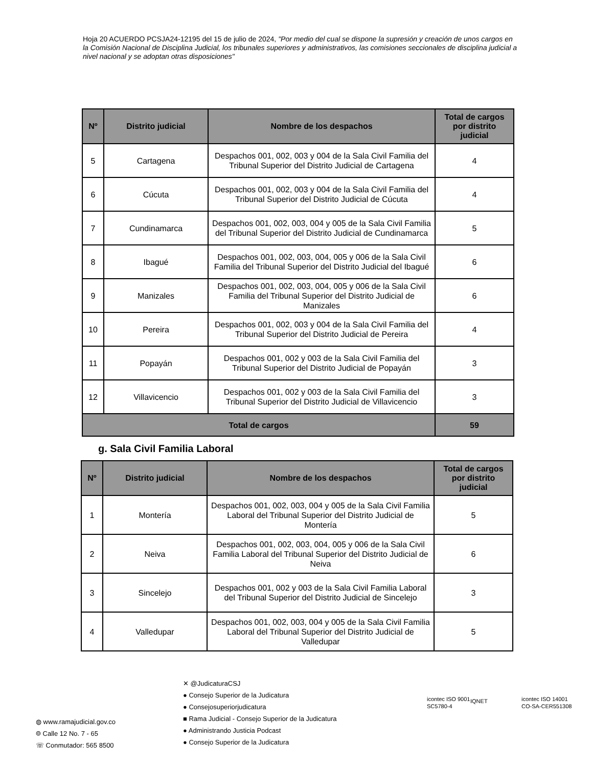Hoja 20 ACUERDO PCSJA24-12195 del 15 de julio de 2024, "Por medio del cual se dispone la supresión y creación de unos cargos en la Comisión Nacional de Disciplina Judicial, los tribunales superiores y administrativos, las comisiones seccionales de disciplina judicial a nivel nacional y se adoptan otras disposiciones"
| Nº | Distrito judicial | Nombre de los despachos | Total de cargos por distrito judicial |
| --- | --- | --- | --- |
| 5 | Cartagena | Despachos 001, 002, 003 y 004 de la Sala Civil Familia del Tribunal Superior del Distrito Judicial de Cartagena | 4 |
| 6 | Cúcuta | Despachos 001, 002, 003 y 004 de la Sala Civil Familia del Tribunal Superior del Distrito Judicial de Cúcuta | 4 |
| 7 | Cundinamarca | Despachos 001, 002, 003, 004 y 005 de la Sala Civil Familia del Tribunal Superior del Distrito Judicial de Cundinamarca | 5 |
| 8 | Ibagué | Despachos 001, 002, 003, 004, 005 y 006 de la Sala Civil Familia del Tribunal Superior del Distrito Judicial del Ibagué | 6 |
| 9 | Manizales | Despachos 001, 002, 003, 004, 005 y 006 de la Sala Civil Familia del Tribunal Superior del Distrito Judicial de Manizales | 6 |
| 10 | Pereira | Despachos 001, 002, 003 y 004 de la Sala Civil Familia del Tribunal Superior del Distrito Judicial de Pereira | 4 |
| 11 | Popayán | Despachos 001, 002 y 003 de la Sala Civil Familia del Tribunal Superior del Distrito Judicial de Popayán | 3 |
| 12 | Villavicencio | Despachos 001, 002 y 003 de la Sala Civil Familia del Tribunal Superior del Distrito Judicial de Villavicencio | 3 |
| Total de cargos | | | 59 |
g. Sala Civil Familia Laboral
| Nº | Distrito judicial | Nombre de los despachos | Total de cargos por distrito judicial |
| --- | --- | --- | --- |
| 1 | Montería | Despachos 001, 002, 003, 004 y 005 de la Sala Civil Familia Laboral del Tribunal Superior del Distrito Judicial de Montería | 5 |
| 2 | Neiva | Despachos 001, 002, 003, 004, 005 y 006 de la Sala Civil Familia Laboral del Tribunal Superior del Distrito Judicial de Neiva | 6 |
| 3 | Sincelejo | Despachos 001, 002 y 003 de la Sala Civil Familia Laboral del Tribunal Superior del Distrito Judicial de Sincelejo | 3 |
| 4 | Valledupar | Despachos 001, 002, 003, 004 y 005 de la Sala Civil Familia Laboral del Tribunal Superior del Distrito Judicial de Valledupar | 5 |
◍ www.ramajudicial.gov.co
⌾ Calle 12 No. 7 - 65
☏ Conmutador: 565 8500
✕ @JudicaturaCSJ
● Consejo Superior de la Judicatura
● Consejosuperiorjudicatura
■ Rama Judicial - Consejo Superior de la Judicatura
● Administrando Justicia Podcast
● Consejo Superior de la Judicatura
icontec ISO 9001
SC5780-4
IQNET
icontec ISO 14001
CO-SA-CER551308